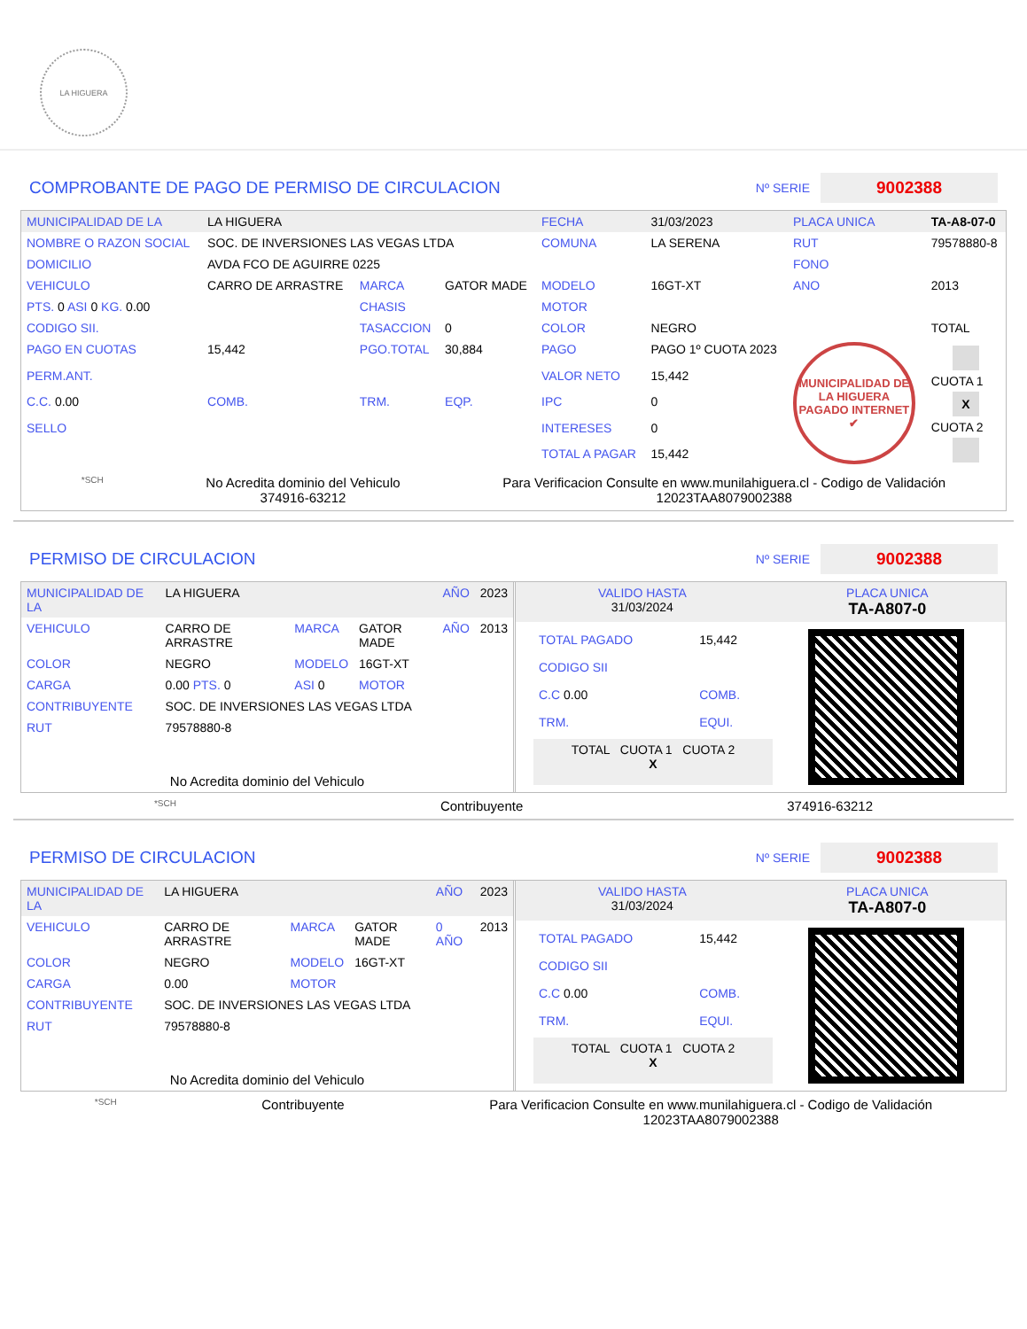LA HIGUERA
COMPROBANTE DE PAGO DE PERMISO DE CIRCULACION
Nº SERIE 9002388
| MUNICIPALIDAD DE LA | LA HIGUERA | | | FECHA | 31/03/2023 | PLACA UNICA | TA-A8-07-0 |
| NOMBRE O RAZON SOCIAL | SOC. DE INVERSIONES LAS VEGAS LTDA | | | COMUNA | LA SERENA | RUT | 79578880-8 |
| DOMICILIO | AVDA FCO DE AGUIRRE 0225 | | | | | FONO | |
| VEHICULO | CARRO DE ARRASTRE | MARCA | GATOR MADE | MODELO | 16GT-XT | ANO | 2013 |
| PTS. 0 ASI 0 KG. 0.00 | | CHASIS | | MOTOR | | | |
| CODIGO SII. | | TASACCION | 0 | COLOR | NEGRO | | TOTAL |
| PAGO EN CUOTAS | 15,442 | PGO.TOTAL | 30,884 | PAGO | PAGO 1º CUOTA 2023 | MUNICIPALIDAD DE LA HIGUERA PAGADO INTERNET ✔ | CUOTA 1 X CUOTA 2 |
| PERM.ANT. | | | | VALOR NETO | 15,442 | | |
| C.C. 0.00 | COMB. | TRM. | EQP. | IPC | 0 | | |
| SELLO | | | | INTERESES | 0 | | |
| | | | | TOTAL A PAGAR | 15,442 | | |
*SCH No Acredita dominio del Vehiculo
374916-63212 Para Verificacion Consulte en www.munilahiguera.cl - Codigo de Validación
12023TAA8079002388
PERMISO DE CIRCULACION
Nº SERIE 9002388
| MUNICIPALIDAD DE LA | LA HIGUERA | | | AÑO | 2023 |
| VEHICULO | CARRO DE ARRASTRE | MARCA | GATOR MADE | AÑO | 2013 |
| COLOR | NEGRO | MODELO | 16GT-XT | | |
| CARGA | 0.00 PTS. 0 | ASI 0 | MOTOR | | |
| CONTRIBUYENTE | SOC. DE INVERSIONES LAS VEGAS LTDA | | | | |
| RUT | 79578880-8 | | | | |
| No Acredita dominio del Vehiculo | | | | | |
| VALIDO HASTA 31/03/2024 | PLACA UNICA TA-A807-0 |
| TOTAL PAGADO | 15,442 |
| CODIGO SII | |
| C.C 0.00 | COMB. |
| TRM. | EQUI. |
| TOTAL CUOTA 1 CUOTA 2 X | |
*SCH Contribuyente 374916-63212
PERMISO DE CIRCULACION
Nº SERIE 9002388
| MUNICIPALIDAD DE LA | LA HIGUERA | | | AÑO | 2023 |
| VEHICULO | CARRO DE ARRASTRE | MARCA | GATOR MADE | 0 AÑO | 2013 |
| COLOR | NEGRO | MODELO | 16GT-XT | | |
| CARGA | 0.00 | MOTOR | | | |
| CONTRIBUYENTE | SOC. DE INVERSIONES LAS VEGAS LTDA | | | | |
| RUT | 79578880-8 | | | | |
| No Acredita dominio del Vehiculo | | | | | |
| VALIDO HASTA 31/03/2024 | PLACA UNICA TA-A807-0 |
| TOTAL PAGADO | 15,442 |
| CODIGO SII | |
| C.C 0.00 | COMB. |
| TRM. | EQUI. |
| TOTAL CUOTA 1 CUOTA 2 X | |
*SCH Contribuyente Para Verificacion Consulte en www.munilahiguera.cl - Codigo de Validación
12023TAA8079002388